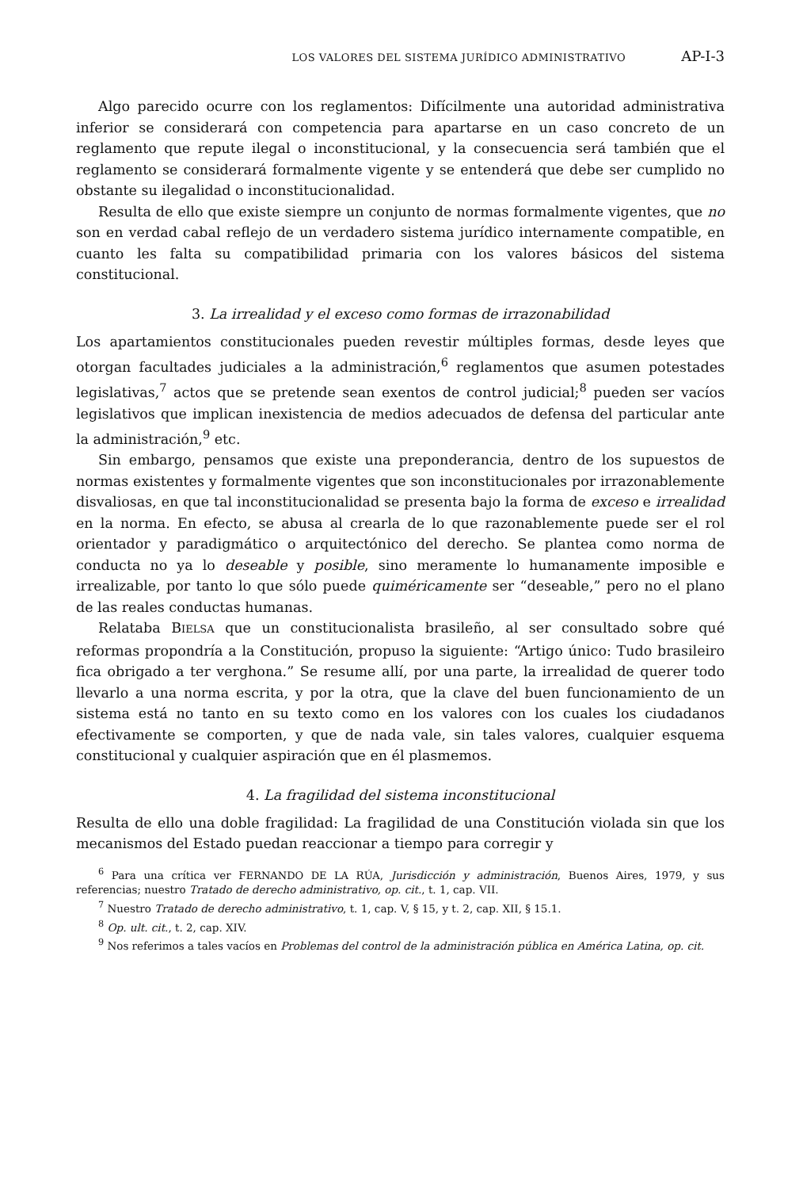LOS VALORES DEL SISTEMA JURÍDICO ADMINISTRATIVO AP-I-3
Algo parecido ocurre con los reglamentos: Difícilmente una autoridad administrativa inferior se considerará con competencia para apartarse en un caso concreto de un reglamento que repute ilegal o inconstitucional, y la consecuencia será también que el reglamento se considerará formalmente vigente y se entenderá que debe ser cumplido no obstante su ilegalidad o inconstitucionalidad.
Resulta de ello que existe siempre un conjunto de normas formalmente vigentes, que no son en verdad cabal reflejo de un verdadero sistema jurídico internamente compatible, en cuanto les falta su compatibilidad primaria con los valores básicos del sistema constitucional.
3. La irrealidad y el exceso como formas de irrazonabilidad
Los apartamientos constitucionales pueden revestir múltiples formas, desde leyes que otorgan facultades judiciales a la administración,<sup>6</sup> reglamentos que asumen potestades legislativas,<sup>7</sup> actos que se pretende sean exentos de control judicial;<sup>8</sup> pueden ser vacíos legislativos que implican inexistencia de medios adecuados de defensa del particular ante la administración,<sup>9</sup> etc.
Sin embargo, pensamos que existe una preponderancia, dentro de los supuestos de normas existentes y formalmente vigentes que son inconstitucionales por irrazonablemente disvaliosas, en que tal inconstitucionalidad se presenta bajo la forma de exceso e irrealidad en la norma. En efecto, se abusa al crearla de lo que razonablemente puede ser el rol orientador y paradigmático o arquitectónico del derecho. Se plantea como norma de conducta no ya lo deseable y posible, sino meramente lo humanamente imposible e irrealizable, por tanto lo que sólo puede quiméricamente ser “deseable,” pero no el plano de las reales conductas humanas.
Relataba BIELSA que un constitucionalista brasileño, al ser consultado sobre qué reformas propondría a la Constitución, propuso la siguiente: “Artigo único: Tudo brasileiro fica obrigado a ter verghona.” Se resume allí, por una parte, la irrealidad de querer todo llevarlo a una norma escrita, y por la otra, que la clave del buen funcionamiento de un sistema está no tanto en su texto como en los valores con los cuales los ciudadanos efectivamente se comporten, y que de nada vale, sin tales valores, cualquier esquema constitucional y cualquier aspiración que en él plasmemos.
4. La fragilidad del sistema inconstitucional
Resulta de ello una doble fragilidad: La fragilidad de una Constitución violada sin que los mecanismos del Estado puedan reaccionar a tiempo para corregir y
<sup>6</sup> Para una crítica ver FERNANDO DE LA RÚA, Jurisdicción y administración, Buenos Aires, 1979, y sus referencias; nuestro Tratado de derecho administrativo, op. cit., t. 1, cap. VII.
<sup>7</sup> Nuestro Tratado de derecho administrativo, t. 1, cap. V, § 15, y t. 2, cap. XII, § 15.1.
<sup>8</sup> Op. ult. cit., t. 2, cap. XIV.
<sup>9</sup> Nos referimos a tales vacíos en Problemas del control de la administración pública en América Latina, op. cit.